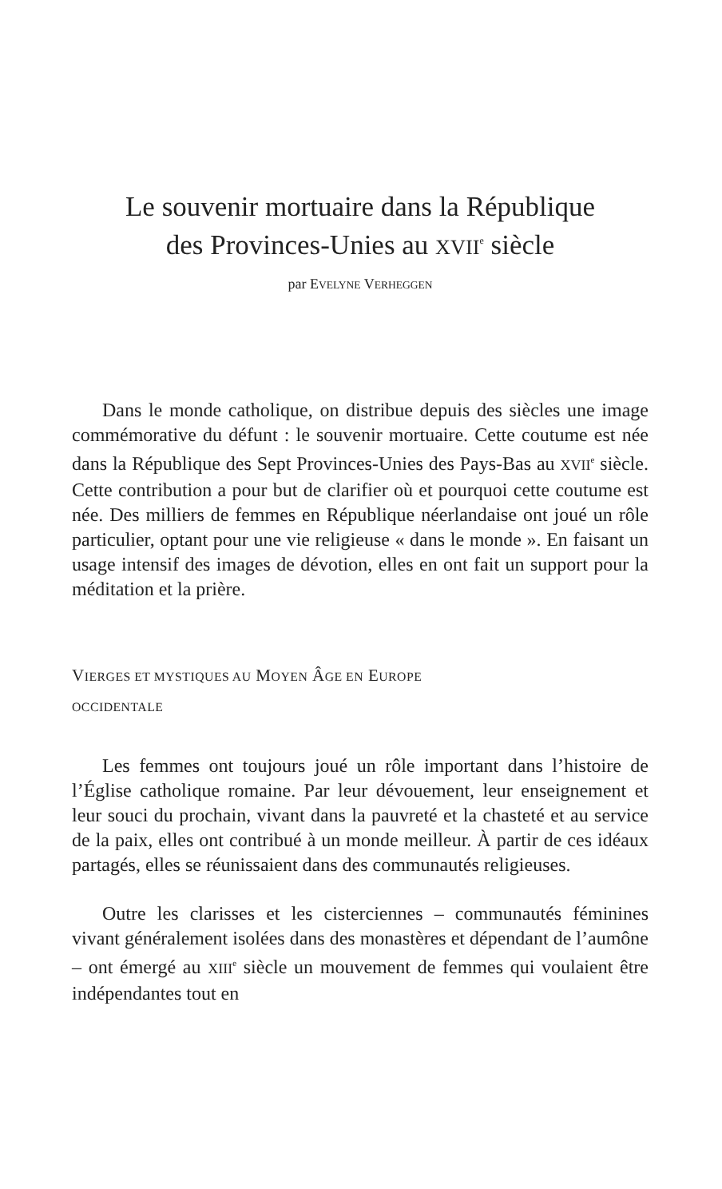Le souvenir mortuaire dans la République
des Provinces-Unies au XVII<sup>e</sup> siècle
par EVELYNE VERHEGGEN
Dans le monde catholique, on distribue depuis des siècles une image commémorative du défunt : le souvenir mortuaire. Cette coutume est née dans la République des Sept Provinces-Unies des Pays-Bas au XVII<sup>e</sup> siècle. Cette contribution a pour but de clarifier où et pourquoi cette coutume est née. Des milliers de femmes en République néerlandaise ont joué un rôle particulier, optant pour une vie religieuse « dans le monde ». En faisant un usage intensif des images de dévotion, elles en ont fait un support pour la méditation et la prière.
VIERGES ET MYSTIQUES AU MOYEN ÂGE EN EUROPE
OCCIDENTALE
Les femmes ont toujours joué un rôle important dans l’histoire de l’Église catholique romaine. Par leur dévouement, leur enseignement et leur souci du prochain, vivant dans la pauvreté et la chasteté et au service de la paix, elles ont contribué à un monde meilleur. À partir de ces idéaux partagés, elles se réunissaient dans des communautés religieuses.
Outre les clarisses et les cisterciennes – communautés féminines vivant généralement isolées dans des monastères et dépendant de l’aumône – ont émergé au XIII<sup>e</sup> siècle un mouvement de femmes qui voulaient être indépendantes tout en